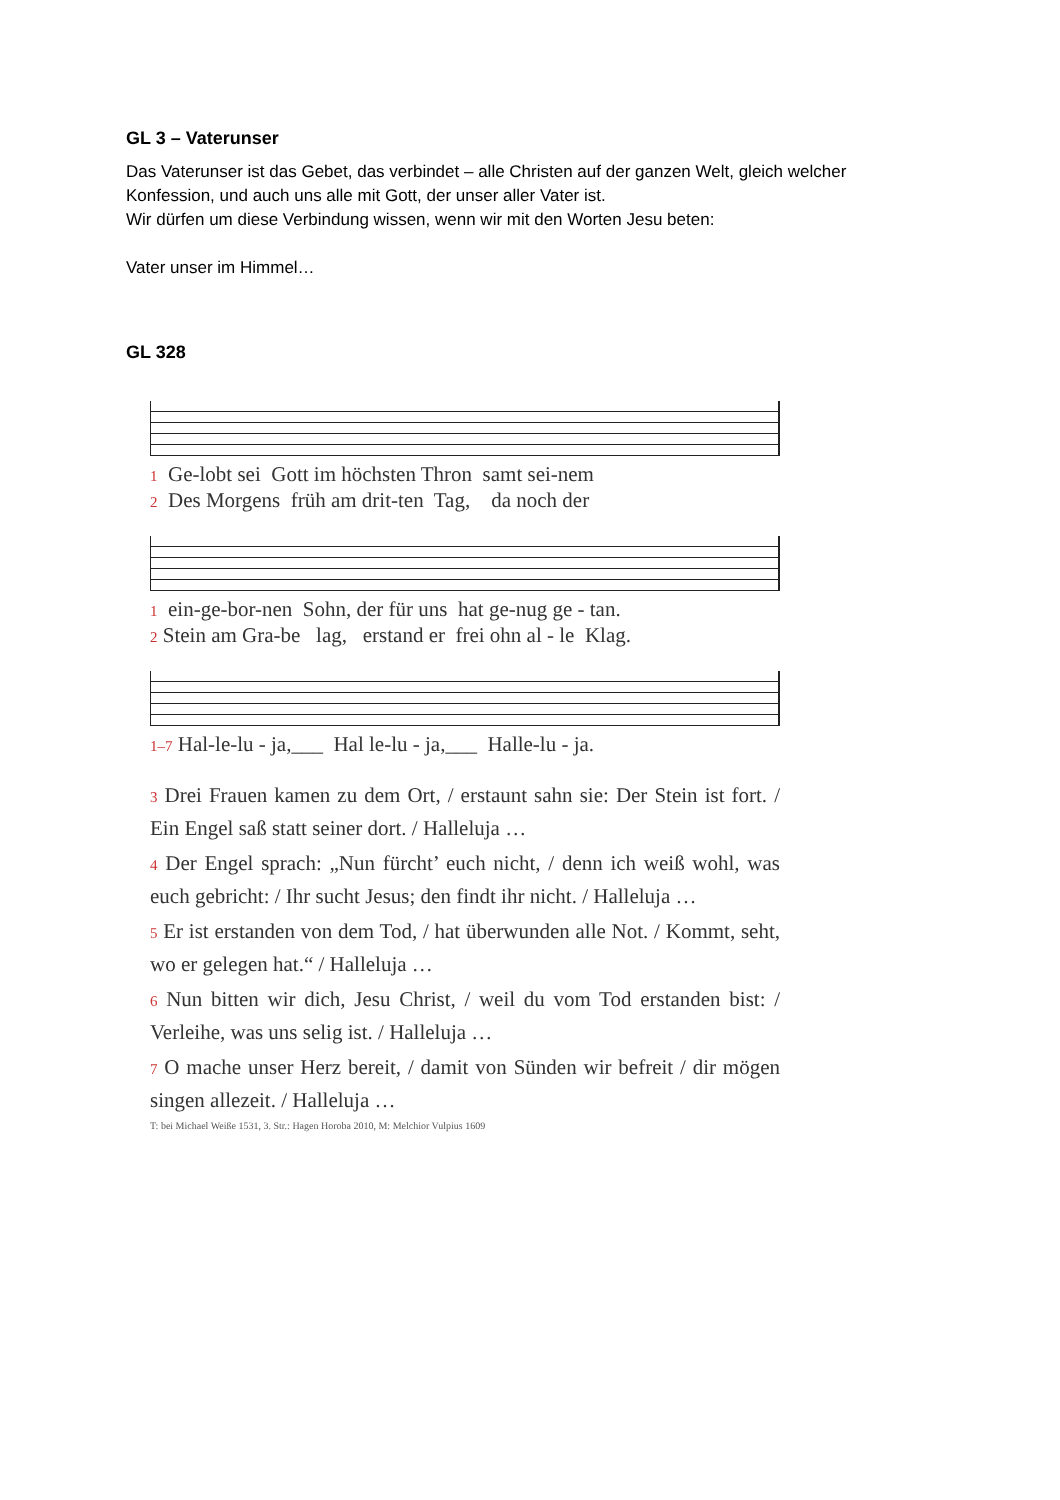GL 3 – Vaterunser
Das Vaterunser ist das Gebet, das verbindet – alle Christen auf der ganzen Welt, gleich welcher Konfession, und auch uns alle mit Gott, der unser aller Vater ist.
Wir dürfen um diese Verbindung wissen, wenn wir mit den Worten Jesu beten:
Vater unser im Himmel…
GL 328
1 Ge-lobt sei Gott im höchsten Thron samt sei-nem 2 Des Morgens früh am drit-ten Tag, da noch der
1 ein-ge-bor-nen Sohn, der für uns hat ge-nug ge - tan. 2 Stein am Gra-be lag, erstand er frei ohn al - le Klag.
1–7 Hal-le-lu - ja,___ Hal le-lu - ja,___ Halle-lu - ja.
3 Drei Frauen kamen zu dem Ort, / erstaunt sahn sie: Der Stein ist fort. / Ein Engel saß statt seiner dort. / Halleluja …
4 Der Engel sprach: „Nun fürcht’ euch nicht, / denn ich weiß wohl, was euch gebricht: / Ihr sucht Jesus; den findt ihr nicht. / Halleluja …
5 Er ist erstanden von dem Tod, / hat überwunden alle Not. / Kommt, seht, wo er gelegen hat.“ / Halleluja …
6 Nun bitten wir dich, Jesu Christ, / weil du vom Tod erstanden bist: / Verleihe, was uns selig ist. / Halleluja …
7 O mache unser Herz bereit, / damit von Sünden wir befreit / dir mögen singen allezeit. / Halleluja …
T: bei Michael Weiße 1531, 3. Str.: Hagen Horoba 2010, M: Melchior Vulpius 1609